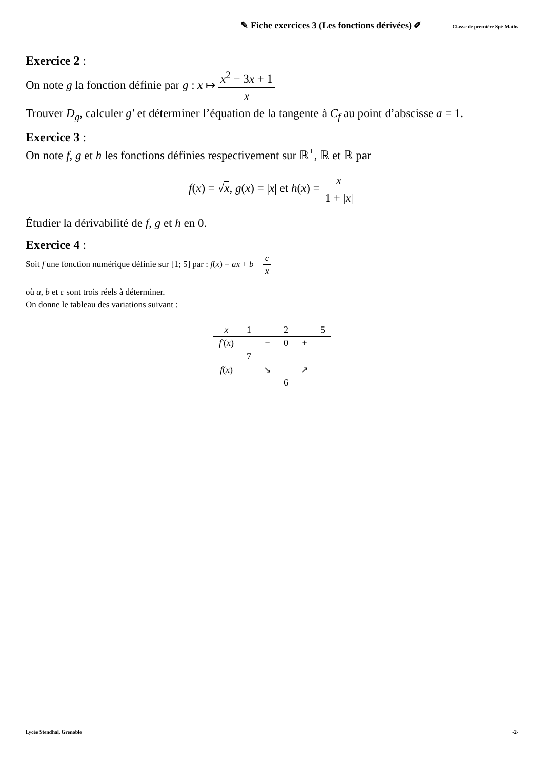✎ Fiche exercices 3 (Les fonctions dérivées) ✐ Classe de première Spé Maths
Exercice 2 :
On note g la fonction définie par g : x ↦ x<sup>2</sup> − 3x + 1 x
Trouver D<sub>g</sub>, calculer g′ et déterminer l’équation de la tangente à C<sub>f</sub> au point d’abscisse a = 1.
Exercice 3 :
On note f, g et h les fonctions définies respectivement sur ℝ<sup>+</sup>, ℝ et ℝ par
f(x) = √x, g(x) = |x| et h(x) = x 1 + |x|
Étudier la dérivabilité de f, g et h en 0.
Exercice 4 :
Soit f une fonction numérique définie sur [1; 5] par : f(x) = ax + b + c x
où a, b et c sont trois réels à déterminer.
On donne le tableau des variations suivant :
| x | 1 | | 2 | | 5 |
| f′ ( x ) | | − | 0 | + | |
| | 7 | | | | |
| f ( x ) | | ↘ | | ↗ | |
| | | | 6 | | |
Lycée Stendhal, Grenoble -2-